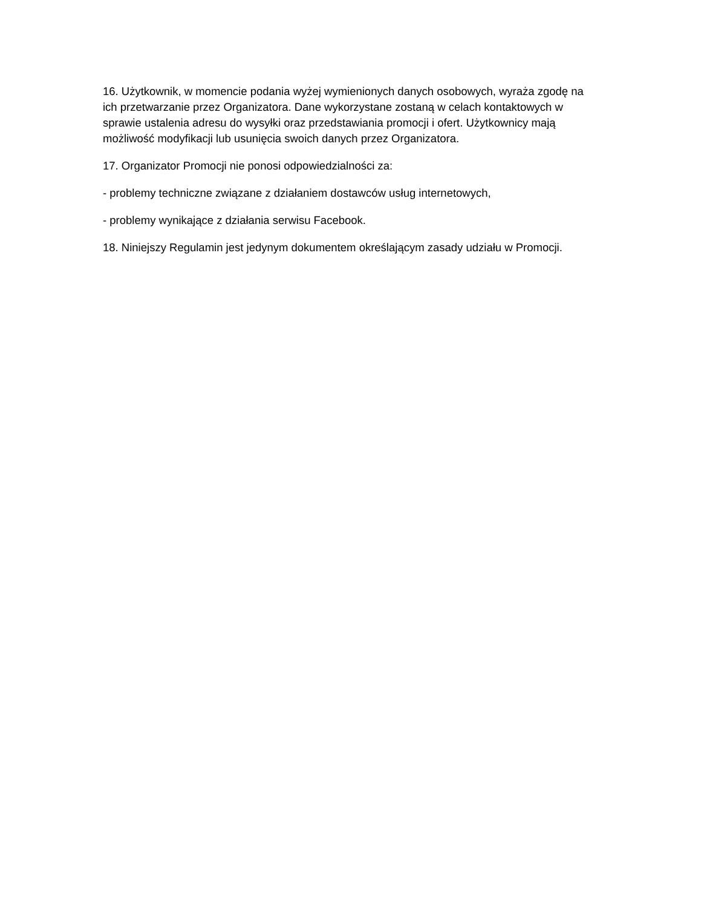16. Użytkownik, w momencie podania wyżej wymienionych danych osobowych, wyraża zgodę na ich przetwarzanie przez Organizatora. Dane wykorzystane zostaną w celach kontaktowych w sprawie ustalenia adresu do wysyłki oraz przedstawiania promocji i ofert. Użytkownicy mają możliwość modyfikacji lub usunięcia swoich danych przez Organizatora.
17. Organizator Promocji nie ponosi odpowiedzialności za:
- problemy techniczne związane z działaniem dostawców usług internetowych,
- problemy wynikające z działania serwisu Facebook.
18. Niniejszy Regulamin jest jedynym dokumentem określającym zasady udziału w Promocji.